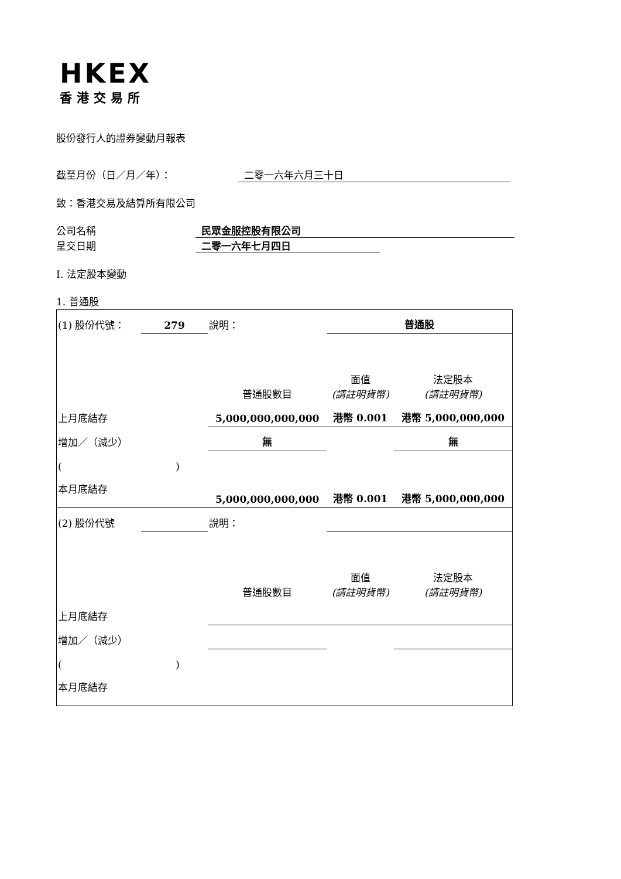HKEX
香港交易所
股份發行人的證券變動月報表
截至月份（日／月／年）： 二零一六年六月三十日
致：香港交易及結算所有限公司
公司名稱 民眾金服控股有限公司
呈交日期 二零一六年七月四日
I. 法定股本變動
1. 普通股
| (1) 股份代號： | 279 | 說明： | | 普通股 | |
| | | | 普通股數目 | 面值 (請註明貨幣) | 法定股本 (請註明貨幣) |
| 上月底結存 | | | 5,000,000,000,000 | 港幣 0.001 | 港幣 5,000,000,000 |
| 增加／（減少） | | | 無 | | 無 |
| ( ) | | | | | |
| 本月底結存 | | | 5,000,000,000,000 | 港幣 0.001 | 港幣 5,000,000,000 |
| (2) 股份代號 | | 說明： | | | |
| | | | 普通股數目 | 面值 (請註明貨幣) | 法定股本 (請註明貨幣) |
| 上月底結存 | | | | | |
| 增加／（減少） | | | | | |
| ( ) | | | | | |
| 本月底結存 | | | | | |